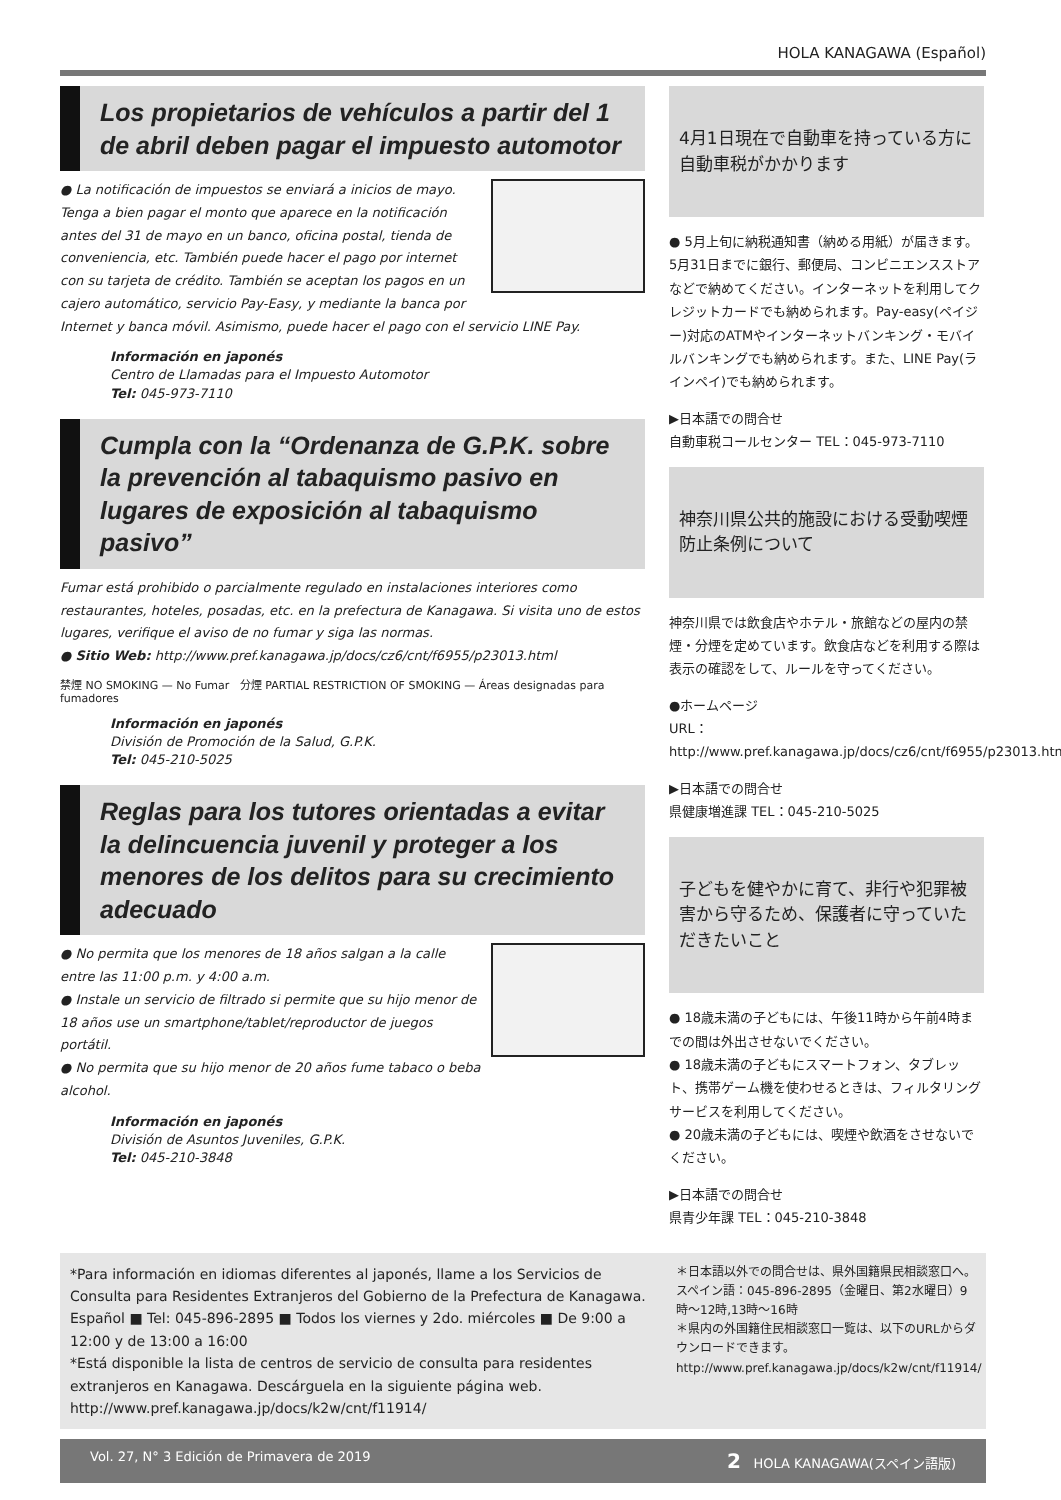HOLA KANAGAWA (Español)
Los propietarios de vehículos a partir del 1 de abril deben pagar el impuesto automotor
● La notificación de impuestos se enviará a inicios de mayo. Tenga a bien pagar el monto que aparece en la notificación antes del 31 de mayo en un banco, oficina postal, tienda de conveniencia, etc. También puede hacer el pago por internet con su tarjeta de crédito. También se aceptan los pagos en un cajero automático, servicio Pay-Easy, y mediante la banca por Internet y banca móvil. Asimismo, puede hacer el pago con el servicio LINE Pay.
Información en japonés
Centro de Llamadas para el Impuesto Automotor
Tel: 045-973-7110
Cumpla con la “Ordenanza de G.P.K. sobre la prevención al tabaquismo pasivo en lugares de exposición al tabaquismo pasivo”
Fumar está prohibido o parcialmente regulado en instalaciones interiores como restaurantes, hoteles, posadas, etc. en la prefectura de Kanagawa. Si visita uno de estos lugares, verifique el aviso de no fumar y siga las normas.
● Sitio Web: http://www.pref.kanagawa.jp/docs/cz6/cnt/f6955/p23013.html
禁煙 NO SMOKING — No Fumar 分煙 PARTIAL RESTRICTION OF SMOKING — Áreas designadas para fumadores
Información en japonés
División de Promoción de la Salud, G.P.K.
Tel: 045-210-5025
Reglas para los tutores orientadas a evitar la delincuencia juvenil y proteger a los menores de los delitos para su crecimiento adecuado
● No permita que los menores de 18 años salgan a la calle entre las 11:00 p.m. y 4:00 a.m.
● Instale un servicio de filtrado si permite que su hijo menor de 18 años use un smartphone/tablet/reproductor de juegos portátil.
● No permita que su hijo menor de 20 años fume tabaco o beba alcohol.
Información en japonés
División de Asuntos Juveniles, G.P.K.
Tel: 045-210-3848
4月1日現在で自動車を持っている方に自動車税がかかります
● 5月上旬に納税通知書（納める用紙）が届きます。5月31日までに銀行、郵便局、コンビニエンスストアなどで納めてください。インターネットを利用してクレジットカードでも納められます。Pay-easy(ペイジー)対応のATMやインターネットバンキング・モバイルバンキングでも納められます。また、LINE Pay(ラインペイ)でも納められます。
▶日本語での問合せ
自動車税コールセンター TEL：045-973-7110
神奈川県公共的施設における受動喫煙防止条例について
神奈川県では飲食店やホテル・旅館などの屋内の禁煙・分煙を定めています。飲食店などを利用する際は表示の確認をして、ルールを守ってください。
●ホームページ
URL：http://www.pref.kanagawa.jp/docs/cz6/cnt/f6955/p23013.html
▶日本語での問合せ
県健康増進課 TEL：045-210-5025
子どもを健やかに育て、非行や犯罪被害から守るため、保護者に守っていただきたいこと
● 18歳未満の子どもには、午後11時から午前4時までの間は外出させないでください。
● 18歳未満の子どもにスマートフォン、タブレット、携帯ゲーム機を使わせるときは、フィルタリングサービスを利用してください。
● 20歳未満の子どもには、喫煙や飲酒をさせないでください。
▶日本語での問合せ
県青少年課 TEL：045-210-3848
*Para información en idiomas diferentes al japonés, llame a los Servicios de Consulta para Residentes Extranjeros del Gobierno de la Prefectura de Kanagawa.
Español ■ Tel: 045-896-2895 ■ Todos los viernes y 2do. miércoles ■ De 9:00 a 12:00 y de 13:00 a 16:00
*Está disponible la lista de centros de servicio de consulta para residentes extranjeros en Kanagawa. Descárguela en la siguiente página web.
http://www.pref.kanagawa.jp/docs/k2w/cnt/f11914/
＊日本語以外での問合せは、県外国籍県民相談窓口へ。
スペイン語：045-896-2895（金曜日、第2水曜日）9時～12時,13時～16時
＊県内の外国籍住民相談窓口一覧は、以下のURLからダウンロードできます。
http://www.pref.kanagawa.jp/docs/k2w/cnt/f11914/
Vol. 27, N° 3 Edición de Primavera de 2019 2 HOLA KANAGAWA(スペイン語版)